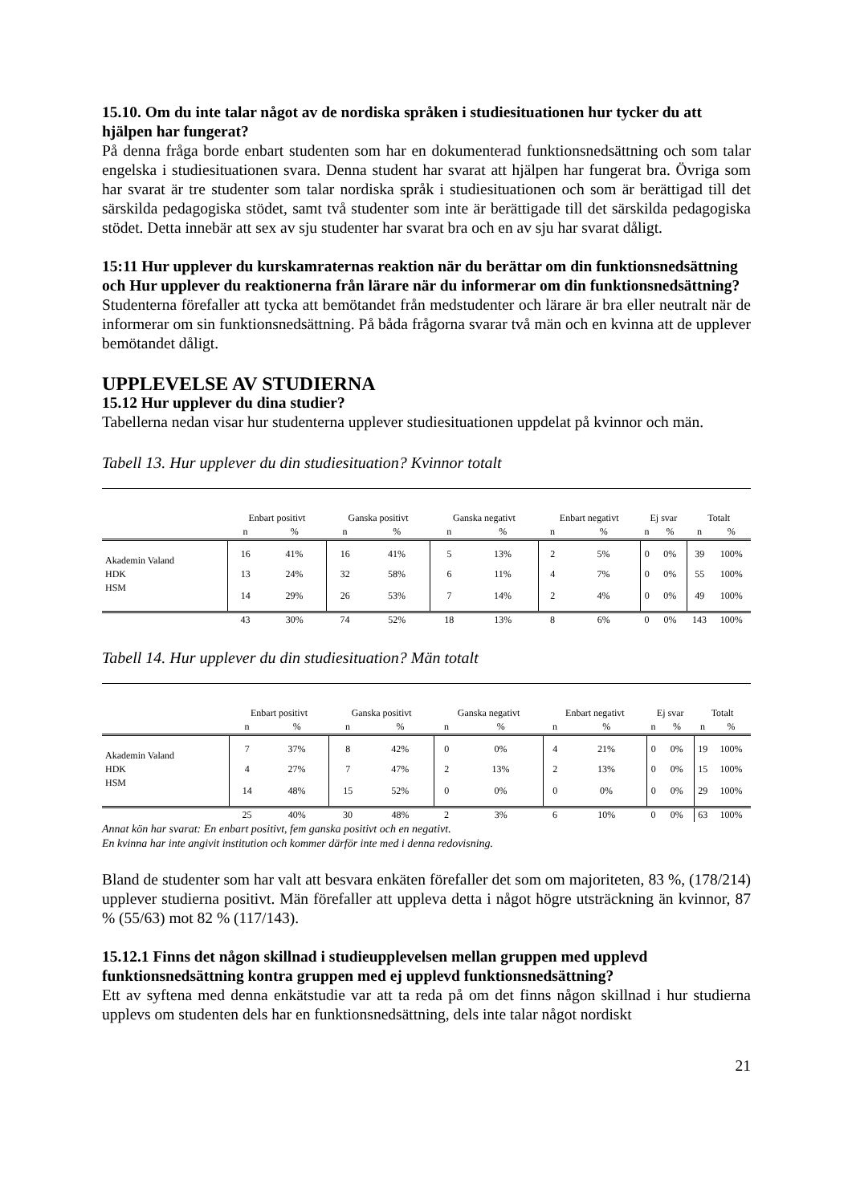15.10. Om du inte talar något av de nordiska språken i studiesituationen hur tycker du att hjälpen har fungerat?
På denna fråga borde enbart studenten som har en dokumenterad funktionsnedsättning och som talar engelska i studiesituationen svara. Denna student har svarat att hjälpen har fungerat bra. Övriga som har svarat är tre studenter som talar nordiska språk i studiesituationen och som är berättigad till det särskilda pedagogiska stödet, samt två studenter som inte är berättigade till det särskilda pedagogiska stödet. Detta innebär att sex av sju studenter har svarat bra och en av sju har svarat dåligt.
15:11 Hur upplever du kurskamraternas reaktion när du berättar om din funktionsnedsättning och Hur upplever du reaktionerna från lärare när du informerar om din funktionsnedsättning?
Studenterna förefaller att tycka att bemötandet från medstudenter och lärare är bra eller neutralt när de informerar om sin funktionsnedsättning. På båda frågorna svarar två män och en kvinna att de upplever bemötandet dåligt.
UPPLEVELSE AV STUDIERNA
15.12 Hur upplever du dina studier?
Tabellerna nedan visar hur studenterna upplever studiesituationen uppdelat på kvinnor och män.
Tabell 13. Hur upplever du din studiesituation? Kvinnor totalt
| | Enbart positivt | | Ganska positivt | | Ganska negativt | | Enbart negativt | | Ej svar | | Totalt | |
| | n | % | n | % | n | % | n | % | n | % | n | % |
| Akademin Valand | 16 | 41% | 16 | 41% | 5 | 13% | 2 | 5% | 0 | 0% | 39 | 100% |
| HDK | 13 | 24% | 32 | 58% | 6 | 11% | 4 | 7% | 0 | 0% | 55 | 100% |
| HSM | 14 | 29% | 26 | 53% | 7 | 14% | 2 | 4% | 0 | 0% | 49 | 100% |
| | 43 | 30% | 74 | 52% | 18 | 13% | 8 | 6% | 0 | 0% | 143 | 100% |
Tabell 14. Hur upplever du din studiesituation? Män totalt
| | Enbart positivt | | Ganska positivt | | Ganska negativt | | Enbart negativt | | Ej svar | | Totalt | |
| | n | % | n | % | n | % | n | % | n | % | n | % |
| Akademin Valand | 7 | 37% | 8 | 42% | 0 | 0% | 4 | 21% | 0 | 0% | 19 | 100% |
| HDK | 4 | 27% | 7 | 47% | 2 | 13% | 2 | 13% | 0 | 0% | 15 | 100% |
| HSM | 14 | 48% | 15 | 52% | 0 | 0% | 0 | 0% | 0 | 0% | 29 | 100% |
| | 25 | 40% | 30 | 48% | 2 | 3% | 6 | 10% | 0 | 0% | 63 | 100% |
Annat kön har svarat: En enbart positivt, fem ganska positivt och en negativt.
En kvinna har inte angivit institution och kommer därför inte med i denna redovisning.
Bland de studenter som har valt att besvara enkäten förefaller det som om majoriteten, 83 %, (178/214) upplever studierna positivt. Män förefaller att uppleva detta i något högre utsträckning än kvinnor, 87 % (55/63) mot 82 % (117/143).
15.12.1 Finns det någon skillnad i studieupplevelsen mellan gruppen med upplevd funktionsnedsättning kontra gruppen med ej upplevd funktionsnedsättning?
Ett av syftena med denna enkätstudie var att ta reda på om det finns någon skillnad i hur studierna upplevs om studenten dels har en funktionsnedsättning, dels inte talar något nordiskt
21